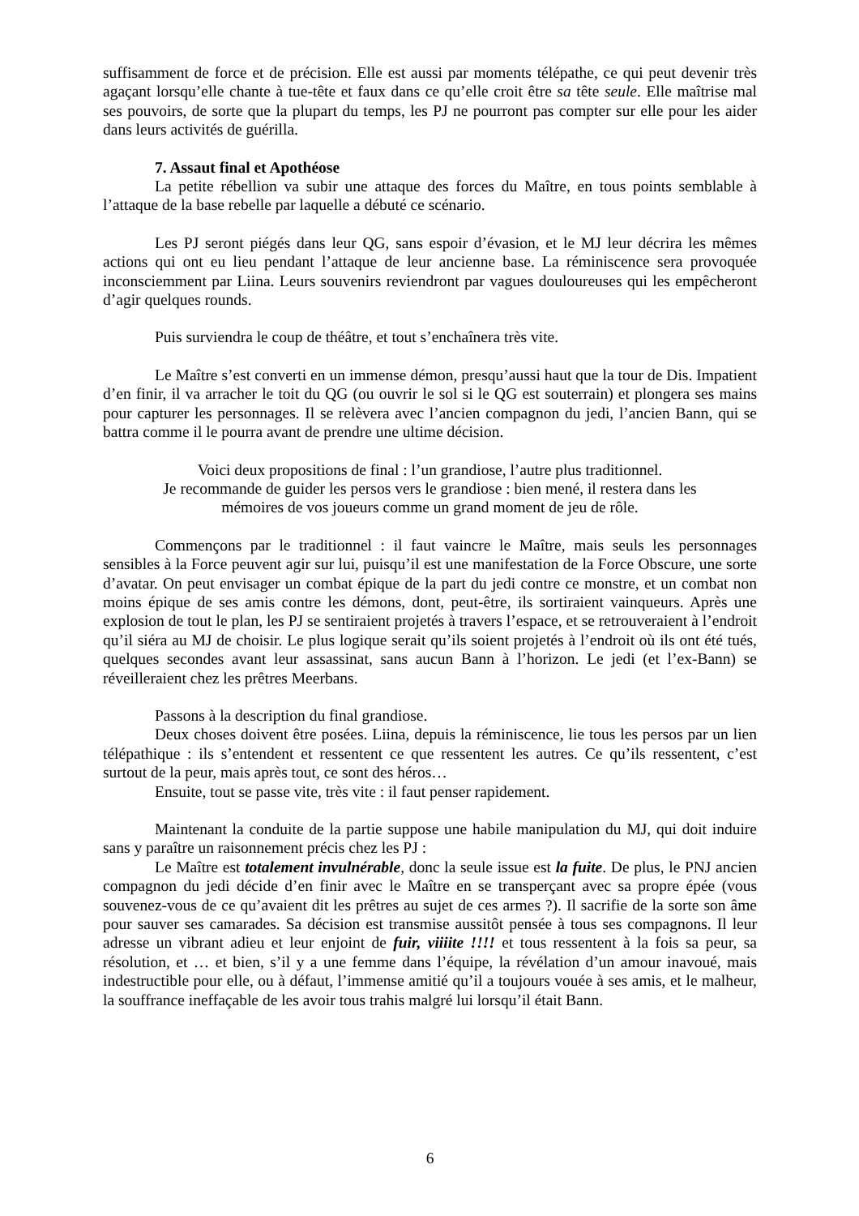suffisamment de force et de précision. Elle est aussi par moments télépathe, ce qui peut devenir très agaçant lorsqu’elle chante à tue-tête et faux dans ce qu’elle croit être sa tête seule. Elle maîtrise mal ses pouvoirs, de sorte que la plupart du temps, les PJ ne pourront pas compter sur elle pour les aider dans leurs activités de guérilla.
7. Assaut final et Apothéose
La petite rébellion va subir une attaque des forces du Maître, en tous points semblable à l’attaque de la base rebelle par laquelle a débuté ce scénario.
Les PJ seront piégés dans leur QG, sans espoir d’évasion, et le MJ leur décrira les mêmes actions qui ont eu lieu pendant l’attaque de leur ancienne base. La réminiscence sera provoquée inconsciemment par Liina. Leurs souvenirs reviendront par vagues douloureuses qui les empêcheront d’agir quelques rounds.
Puis surviendra le coup de théâtre, et tout s’enchaînera très vite.
Le Maître s’est converti en un immense démon, presqu’aussi haut que la tour de Dis. Impatient d’en finir, il va arracher le toit du QG (ou ouvrir le sol si le QG est souterrain) et plongera ses mains pour capturer les personnages. Il se relèvera avec l’ancien compagnon du jedi, l’ancien Bann, qui se battra comme il le pourra avant de prendre une ultime décision.
Voici deux propositions de final : l’un grandiose, l’autre plus traditionnel.
Je recommande de guider les persos vers le grandiose : bien mené, il restera dans les
mémoires de vos joueurs comme un grand moment de jeu de rôle.
Commençons par le traditionnel : il faut vaincre le Maître, mais seuls les personnages sensibles à la Force peuvent agir sur lui, puisqu’il est une manifestation de la Force Obscure, une sorte d’avatar. On peut envisager un combat épique de la part du jedi contre ce monstre, et un combat non moins épique de ses amis contre les démons, dont, peut-être, ils sortiraient vainqueurs. Après une explosion de tout le plan, les PJ se sentiraient projetés à travers l’espace, et se retrouveraient à l’endroit qu’il siéra au MJ de choisir. Le plus logique serait qu’ils soient projetés à l’endroit où ils ont été tués, quelques secondes avant leur assassinat, sans aucun Bann à l’horizon. Le jedi (et l’ex-Bann) se réveilleraient chez les prêtres Meerbans.
Passons à la description du final grandiose.
Deux choses doivent être posées. Liina, depuis la réminiscence, lie tous les persos par un lien télépathique : ils s’entendent et ressentent ce que ressentent les autres. Ce qu’ils ressentent, c’est surtout de la peur, mais après tout, ce sont des héros…
Ensuite, tout se passe vite, très vite : il faut penser rapidement.
Maintenant la conduite de la partie suppose une habile manipulation du MJ, qui doit induire sans y paraître un raisonnement précis chez les PJ :
Le Maître est totalement invulnérable, donc la seule issue est la fuite. De plus, le PNJ ancien compagnon du jedi décide d’en finir avec le Maître en se transperçant avec sa propre épée (vous souvenez-vous de ce qu’avaient dit les prêtres au sujet de ces armes ?). Il sacrifie de la sorte son âme pour sauver ses camarades. Sa décision est transmise aussitôt pensée à tous ses compagnons. Il leur adresse un vibrant adieu et leur enjoint de fuir, viiiite !!!! et tous ressentent à la fois sa peur, sa résolution, et … et bien, s’il y a une femme dans l’équipe, la révélation d’un amour inavoué, mais indestructible pour elle, ou à défaut, l’immense amitié qu’il a toujours vouée à ses amis, et le malheur, la souffrance ineffaçable de les avoir tous trahis malgré lui lorsqu’il était Bann.
6